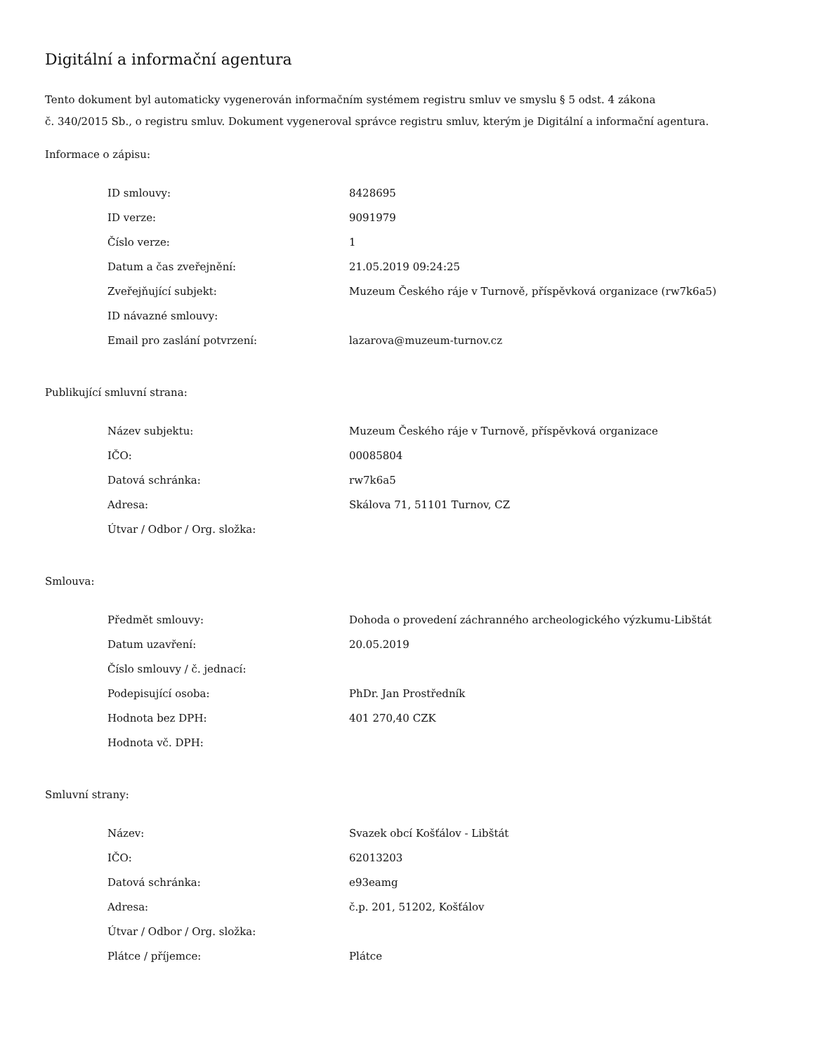Digitální a informační agentura
Tento dokument byl automaticky vygenerován informačním systémem registru smluv ve smyslu § 5 odst. 4 zákona
č. 340/2015 Sb., o registru smluv. Dokument vygeneroval správce registru smluv, kterým je Digitální a informační agentura.
Informace o zápisu:
| ID smlouvy: | 8428695 |
| ID verze: | 9091979 |
| Číslo verze: | 1 |
| Datum a čas zveřejnění: | 21.05.2019 09:24:25 |
| Zveřejňující subjekt: | Muzeum Českého ráje v Turnově, příspěvková organizace (rw7k6a5) |
| ID návazné smlouvy: | |
| Email pro zaslání potvrzení: | lazarova@muzeum-turnov.cz |
Publikující smluvní strana:
| Název subjektu: | Muzeum Českého ráje v Turnově, příspěvková organizace |
| IČO: | 00085804 |
| Datová schránka: | rw7k6a5 |
| Adresa: | Skálova 71, 51101 Turnov, CZ |
| Útvar / Odbor / Org. složka: | |
Smlouva:
| Předmět smlouvy: | Dohoda o provedení záchranného archeologického výzkumu-Libštát |
| Datum uzavření: | 20.05.2019 |
| Číslo smlouvy / č. jednací: | |
| Podepisující osoba: | PhDr. Jan Prostředník |
| Hodnota bez DPH: | 401 270,40 CZK |
| Hodnota vč. DPH: | |
Smluvní strany:
| Název: | Svazek obcí Košťálov - Libštát |
| IČO: | 62013203 |
| Datová schránka: | e93eamg |
| Adresa: | č.p. 201, 51202, Košťálov |
| Útvar / Odbor / Org. složka: | |
| Plátce / příjemce: | Plátce |